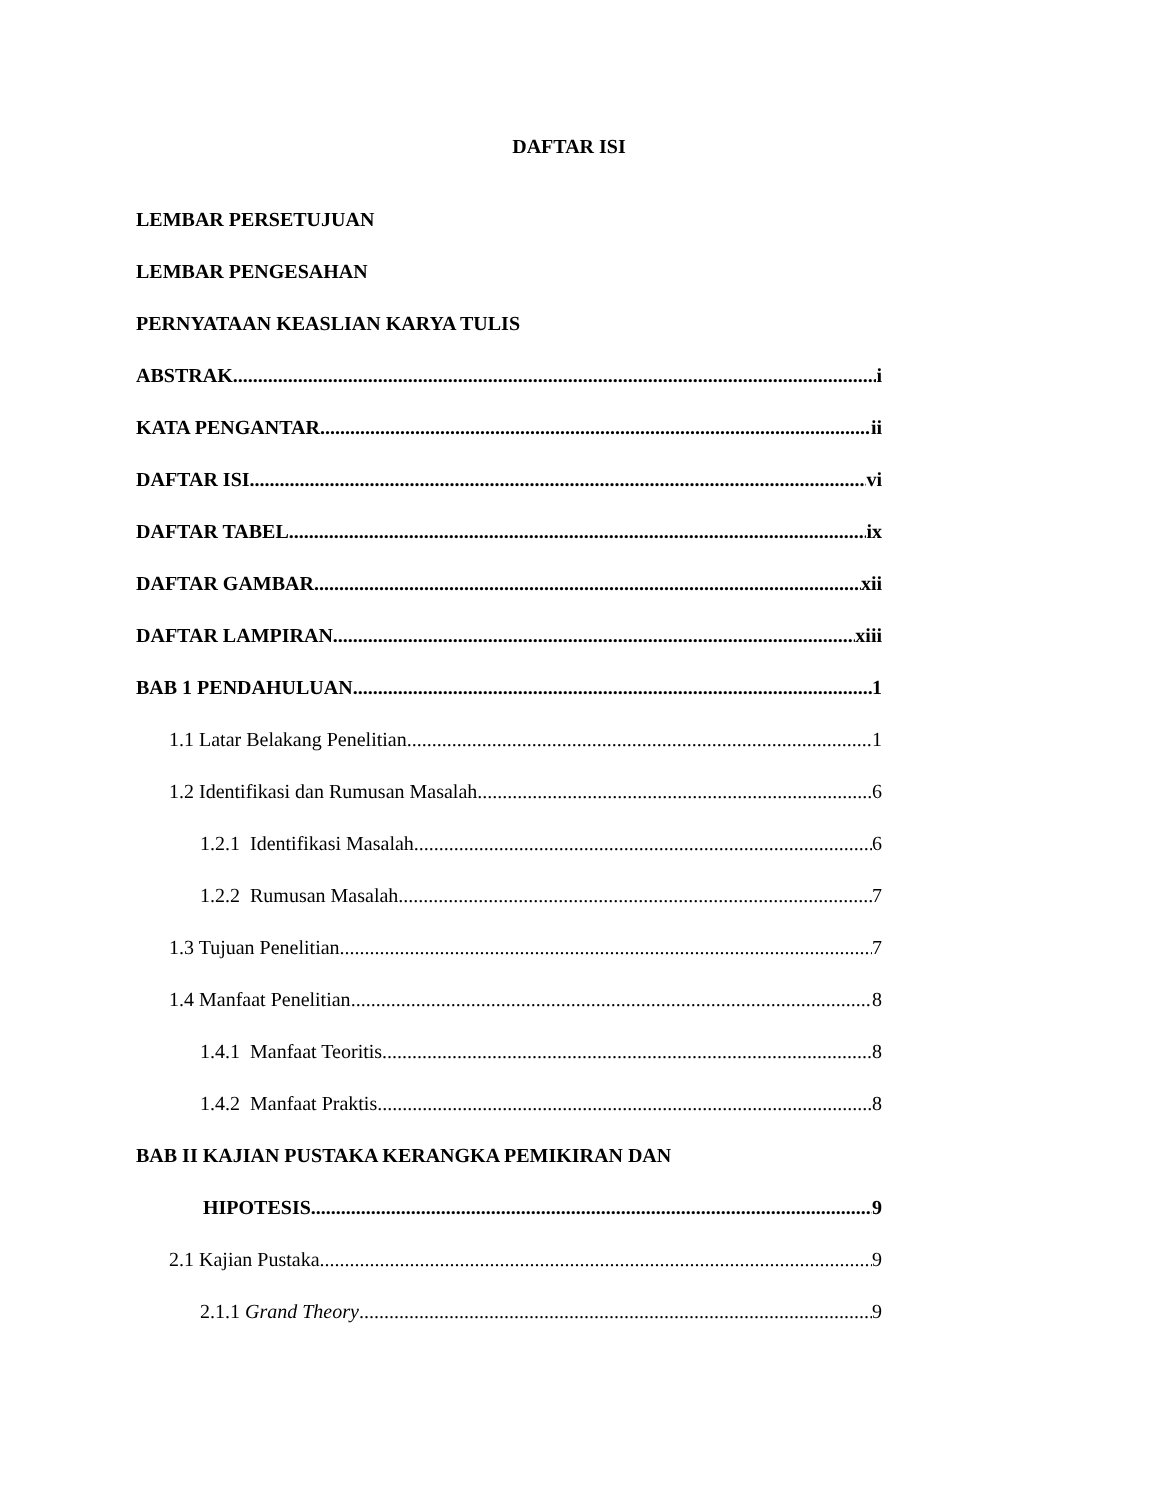DAFTAR ISI
LEMBAR PERSETUJUAN
LEMBAR PENGESAHAN
PERNYATAAN KEASLIAN KARYA TULIS
ABSTRAK i
KATA PENGANTAR ii
DAFTAR ISI vi
DAFTAR TABEL ix
DAFTAR GAMBAR xii
DAFTAR LAMPIRAN xiii
BAB 1 PENDAHULUAN 1
1.1 Latar Belakang Penelitian 1
1.2 Identifikasi dan Rumusan Masalah 6
1.2.1 Identifikasi Masalah 6
1.2.2 Rumusan Masalah 7
1.3 Tujuan Penelitian 7
1.4 Manfaat Penelitian 8
1.4.1 Manfaat Teoritis 8
1.4.2 Manfaat Praktis 8
BAB II KAJIAN PUSTAKA KERANGKA PEMIKIRAN DAN
HIPOTESIS 9
2.1 Kajian Pustaka 9
2.1.1 Grand Theory 9